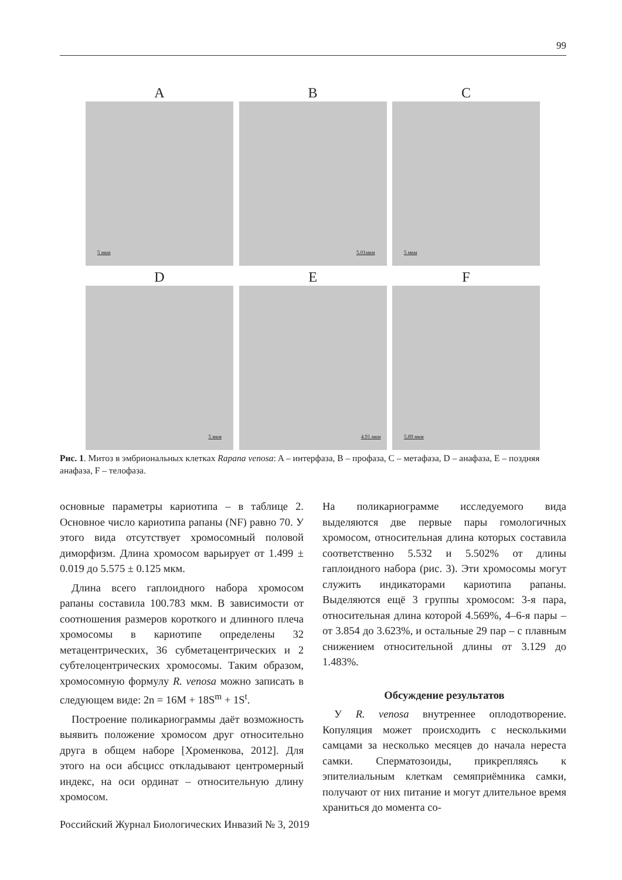99
A
5 мкм
B
5.01мкм
C
5 мкм
D
5 мкм
E
4.91 мкм
F
5.89 мкм
Рис. 1. Митоз в эмбриональных клетках Rapana venosa: A – интерфаза, B – профаза, C – метафаза, D – анафаза, E – поздняя анафаза, F – телофаза.
основные параметры кариотипа – в таблице 2. Основное число кариотипа рапаны (NF) равно 70. У этого вида отсутствует хромосомный половой диморфизм. Длина хромосом варьирует от 1.499 ± 0.019 до 5.575 ± 0.125 мкм.
Длина всего гаплоидного набора хромосом рапаны составила 100.783 мкм. В зависимости от соотношения размеров короткого и длинного плеча хромосомы в кариотипе определены 32 метацентрических, 36 субметацентрических и 2 субтелоцентрических хромосомы. Таким образом, хромосомную формулу R. venosa можно записать в следующем виде: 2n = 16M + 18S<sup>m</sup> + 1S<sup>t</sup>.
Построение поликариограммы даёт возможность выявить положение хромосом друг относительно друга в общем наборе [Хроменкова, 2012]. Для этого на оси абсцисс откладывают центромерный индекс, на оси ординат – относительную длину хромосом.
На поликариограмме исследуемого вида выделяются две первые пары гомологичных хромосом, относительная длина которых составила соответственно 5.532 и 5.502% от длины гаплоидного набора (рис. 3). Эти хромосомы могут служить индикаторами кариотипа рапаны. Выделяются ещё 3 группы хромосом: 3-я пара, относительная длина которой 4.569%, 4–6-я пары – от 3.854 до 3.623%, и остальные 29 пар – с плавным снижением относительной длины от 3.129 до 1.483%.
Обсуждение результатов
У R. venosa внутреннее оплодотворение. Копуляция может происходить с несколькими самцами за несколько месяцев до начала нереста самки. Сперматозоиды, прикрепляясь к эпителиальным клеткам семяприёмника самки, получают от них питание и могут длительное время храниться до момента со-
Российский Журнал Биологических Инвазий № 3, 2019